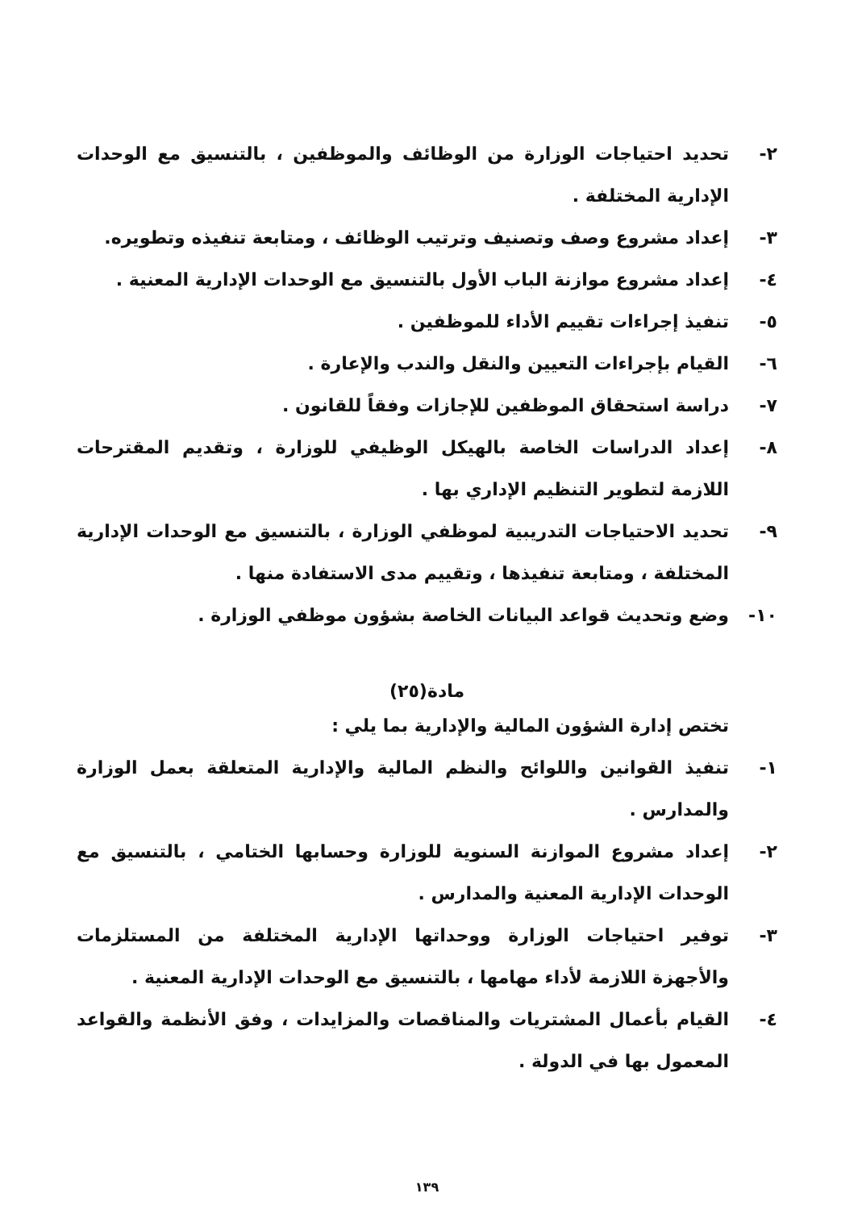٢- تحديد احتياجات الوزارة من الوظائف والموظفين ، بالتنسيق مع الوحدات الإدارية المختلفة .
٣- إعداد مشروع وصف وتصنيف وترتيب الوظائف ، ومتابعة تنفيذه وتطويره.
٤- إعداد مشروع موازنة الباب الأول بالتنسيق مع الوحدات الإدارية المعنية .
٥- تنفيذ إجراءات تقييم الأداء للموظفين .
٦- القيام بإجراءات التعيين والنقل والندب والإعارة .
٧- دراسة استحقاق الموظفين للإجازات وفقاً للقانون .
٨- إعداد الدراسات الخاصة بالهيكل الوظيفي للوزارة ، وتقديم المقترحات اللازمة لتطوير التنظيم الإداري بها .
٩- تحديد الاحتياجات التدريبية لموظفي الوزارة ، بالتنسيق مع الوحدات الإدارية المختلفة ، ومتابعة تنفيذها ، وتقييم مدى الاستفادة منها .
١٠- وضع وتحديث قواعد البيانات الخاصة بشؤون موظفي الوزارة .
مادة(٢٥)
تختص إدارة الشؤون المالية والإدارية بما يلي :
١- تنفيذ القوانين واللوائح والنظم المالية والإدارية المتعلقة بعمل الوزارة والمدارس .
٢- إعداد مشروع الموازنة السنوية للوزارة وحسابها الختامي ، بالتنسيق مع الوحدات الإدارية المعنية والمدارس .
٣- توفير احتياجات الوزارة ووحداتها الإدارية المختلفة من المستلزمات والأجهزة اللازمة لأداء مهامها ، بالتنسيق مع الوحدات الإدارية المعنية .
٤- القيام بأعمال المشتريات والمناقصات والمزايدات ، وفق الأنظمة والقواعد المعمول بها في الدولة .
١٣٩